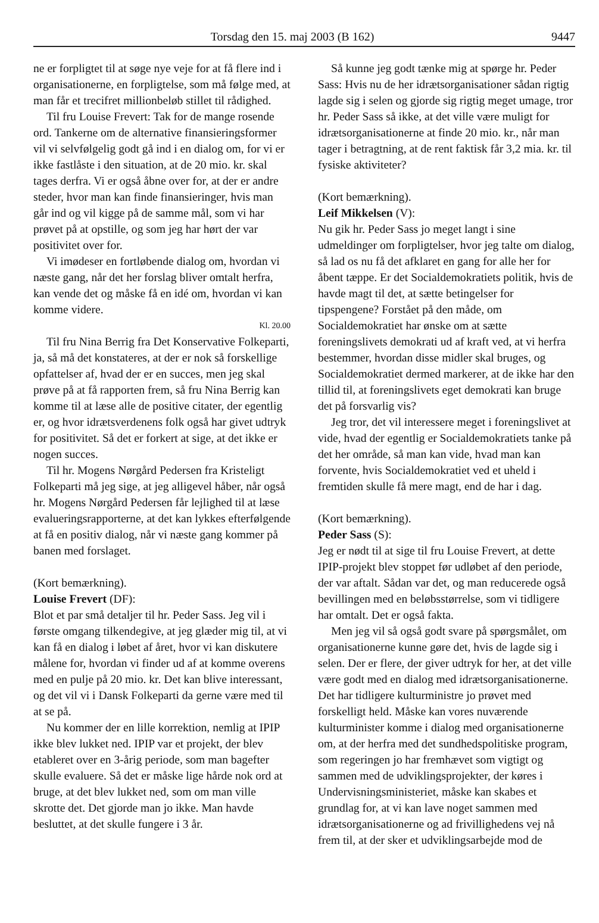Torsdag den 15. maj 2003 (B 162) 9447
ne er forpligtet til at søge nye veje for at få flere ind i organisationerne, en forpligtelse, som må følge med, at man får et trecifret millionbeløb stillet til rådighed.
Til fru Louise Frevert: Tak for de mange rosende ord. Tankerne om de alternative finansieringsformer vil vi selvfølgelig godt gå ind i en dialog om, for vi er ikke fastlåste i den situation, at de 20 mio. kr. skal tages derfra. Vi er også åbne over for, at der er andre steder, hvor man kan finde finansieringer, hvis man går ind og vil kigge på de samme mål, som vi har prøvet på at opstille, og som jeg har hørt der var positivitet over for.
Vi imødeser en fortløbende dialog om, hvordan vi næste gang, når det her forslag bliver omtalt herfra, kan vende det og måske få en idé om, hvordan vi kan komme videre.
Kl. 20.00
Til fru Nina Berrig fra Det Konservative Folkeparti, ja, så må det konstateres, at der er nok så forskellige opfattelser af, hvad der er en succes, men jeg skal prøve på at få rapporten frem, så fru Nina Berrig kan komme til at læse alle de positive citater, der egentlig er, og hvor idrætsverdenens folk også har givet udtryk for positivitet. Så det er forkert at sige, at det ikke er nogen succes.
Til hr. Mogens Nørgård Pedersen fra Kristeligt Folkeparti må jeg sige, at jeg alligevel håber, når også hr. Mogens Nørgård Pedersen får lejlighed til at læse evalueringsrapporterne, at det kan lykkes efterfølgende at få en positiv dialog, når vi næste gang kommer på banen med forslaget.
(Kort bemærkning).
Louise Frevert (DF):
Blot et par små detaljer til hr. Peder Sass. Jeg vil i første omgang tilkendegive, at jeg glæder mig til, at vi kan få en dialog i løbet af året, hvor vi kan diskutere målene for, hvordan vi finder ud af at komme overens med en pulje på 20 mio. kr. Det kan blive interessant, og det vil vi i Dansk Folkeparti da gerne være med til at se på.
Nu kommer der en lille korrektion, nemlig at IPIP ikke blev lukket ned. IPIP var et projekt, der blev etableret over en 3-årig periode, som man bagefter skulle evaluere. Så det er måske lige hårde nok ord at bruge, at det blev lukket ned, som om man ville skrotte det. Det gjorde man jo ikke. Man havde besluttet, at det skulle fungere i 3 år.
Så kunne jeg godt tænke mig at spørge hr. Peder Sass: Hvis nu de her idrætsorganisationer sådan rigtig lagde sig i selen og gjorde sig rigtig meget umage, tror hr. Peder Sass så ikke, at det ville være muligt for idrætsorganisationerne at finde 20 mio. kr., når man tager i betragtning, at de rent faktisk får 3,2 mia. kr. til fysiske aktiviteter?
(Kort bemærkning).
Leif Mikkelsen (V):
Nu gik hr. Peder Sass jo meget langt i sine udmeldinger om forpligtelser, hvor jeg talte om dialog, så lad os nu få det afklaret en gang for alle her for åbent tæppe. Er det Socialdemokratiets politik, hvis de havde magt til det, at sætte betingelser for tipspengene? Forstået på den måde, om Socialdemokratiet har ønske om at sætte foreningslivets demokrati ud af kraft ved, at vi herfra bestemmer, hvordan disse midler skal bruges, og Socialdemokratiet dermed markerer, at de ikke har den tillid til, at foreningslivets eget demokrati kan bruge det på forsvarlig vis?
Jeg tror, det vil interessere meget i foreningslivet at vide, hvad der egentlig er Socialdemokratiets tanke på det her område, så man kan vide, hvad man kan forvente, hvis Socialdemokratiet ved et uheld i fremtiden skulle få mere magt, end de har i dag.
(Kort bemærkning).
Peder Sass (S):
Jeg er nødt til at sige til fru Louise Frevert, at dette IPIP-projekt blev stoppet før udløbet af den periode, der var aftalt. Sådan var det, og man reducerede også bevillingen med en beløbsstørrelse, som vi tidligere har omtalt. Det er også fakta.
Men jeg vil så også godt svare på spørgsmålet, om organisationerne kunne gøre det, hvis de lagde sig i selen. Der er flere, der giver udtryk for her, at det ville være godt med en dialog med idrætsorganisationerne. Det har tidligere kulturministre jo prøvet med forskelligt held. Måske kan vores nuværende kulturminister komme i dialog med organisationerne om, at der herfra med det sundhedspolitiske program, som regeringen jo har fremhævet som vigtigt og sammen med de udviklingsprojekter, der køres i Undervisningsministeriet, måske kan skabes et grundlag for, at vi kan lave noget sammen med idrætsorganisationerne og ad frivillighedens vej nå frem til, at der sker et udviklingsarbejde mod de